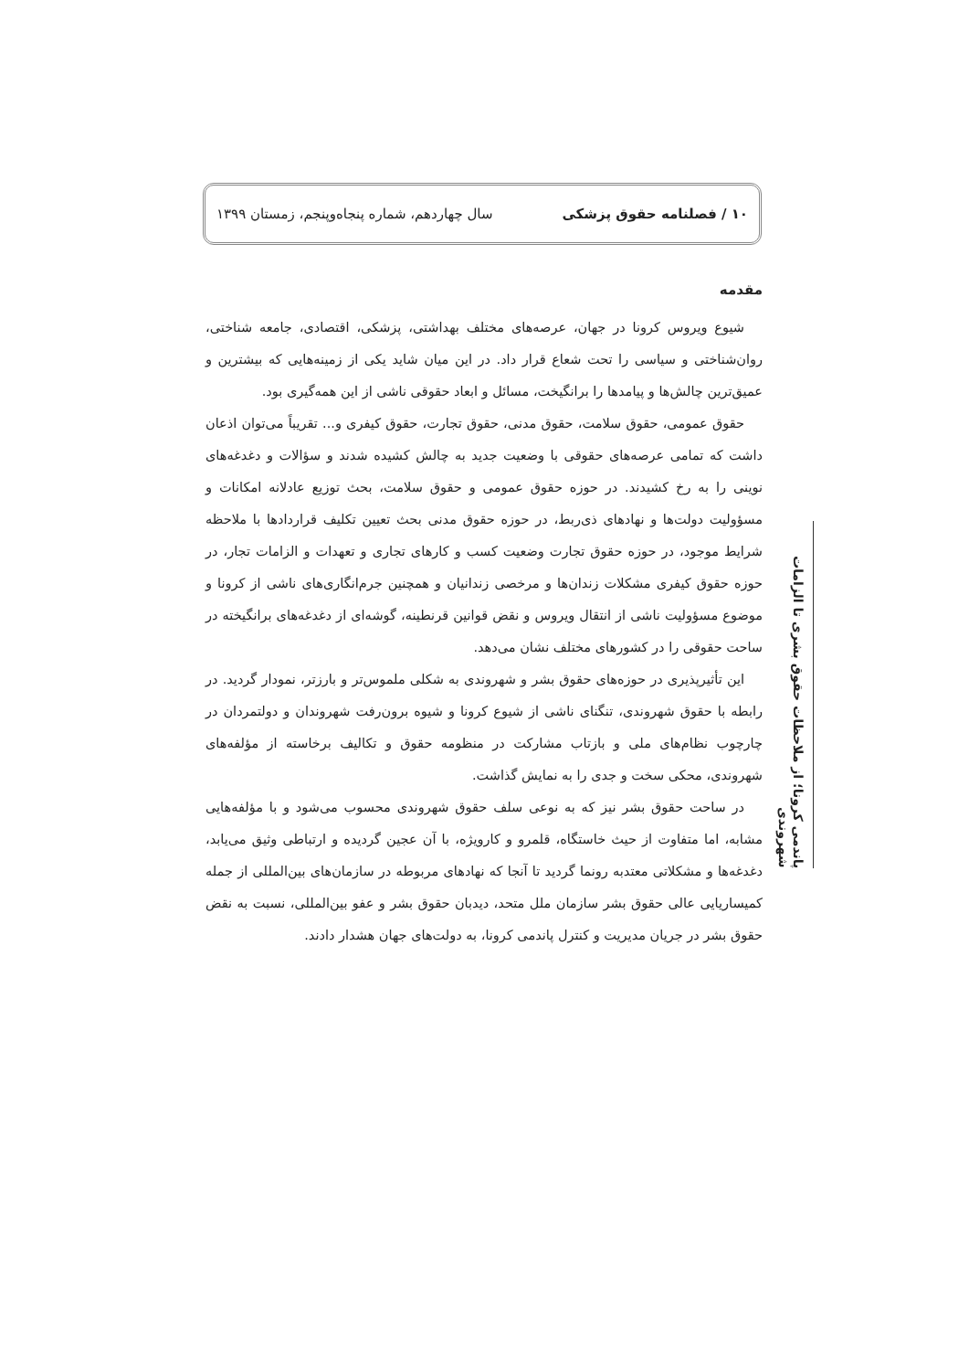۱۰ / فصلنامه حقوق پزشکی سال چهاردهم، شماره پنجاه‌وپنجم، زمستان ۱۳۹۹
مقدمه
شیوع ویروس کرونا در جهان، عرصه‌های مختلف بهداشتی، پزشکی، اقتصادی، جامعه شناختی، روان‌شناختی و سیاسی را تحت شعاع قرار داد. در این میان شاید یکی از زمینه‌هایی که بیشترین و عمیق‌ترین چالش‌ها و پیامدها را برانگیخت، مسائل و ابعاد حقوقی ناشی از این همه‌گیری بود.
حقوق عمومی، حقوق سلامت، حقوق مدنی، حقوق تجارت، حقوق کیفری و... تقریباً می‌توان اذعان داشت که تمامی عرصه‌های حقوقی با وضعیت جدید به چالش کشیده شدند و سؤالات و دغدغه‌های نوینی را به رخ کشیدند. در حوزه حقوق عمومی و حقوق سلامت، بحث توزیع عادلانه امکانات و مسؤولیت دولت‌ها و نهادهای ذی‌ربط، در حوزه حقوق مدنی بحث تعیین تکلیف قراردادها با ملاحظه شرایط موجود، در حوزه حقوق تجارت وضعیت کسب و کارهای تجاری و تعهدات و الزامات تجار، در حوزه حقوق کیفری مشکلات زندان‌ها و مرخصی زندانیان و همچنین جرم‌انگاری‌های ناشی از کرونا و موضوع مسؤولیت ناشی از انتقال ویروس و نقض قوانین قرنطینه، گوشه‌ای از دغدغه‌های برانگیخته در ساحت حقوقی را در کشورهای مختلف نشان می‌دهد.
این تأثیرپذیری در حوزه‌های حقوق بشر و شهروندی به شکلی ملموس‌تر و بارزتر، نمودار گردید. در رابطه با حقوق شهروندی، تنگنای ناشی از شیوع کرونا و شیوه برون‌رفت شهروندان و دولتمردان در چارچوب نظام‌های ملی و بازتاب مشارکت در منظومه حقوق و تکالیف برخاسته از مؤلفه‌های شهروندی، محکی سخت و جدی را به نمایش گذاشت.
در ساحت حقوق بشر نیز که به نوعی سلف حقوق شهروندی محسوب می‌شود و با مؤلفه‌هایی مشابه، اما متفاوت از حیث خاستگاه، قلمرو و کارویژه، با آن عجین گردیده و ارتباطی وثیق می‌یابد، دغدغه‌ها و مشکلاتی معتدبه رونما گردید تا آنجا که نهادهای مربوطه در سازمان‌های بین‌المللی از جمله کمیساریایی عالی حقوق بشر سازمان ملل متحد، دیدبان حقوق بشر و عفو بین‌المللی، نسبت به نقض حقوق بشر در جریان مدیریت و کنترل پاندمی کرونا، به دولت‌های جهان هشدار دادند.
پاندمی کرونا؛ از ملاحظات حقوق بشری تا الزامات شهروندی